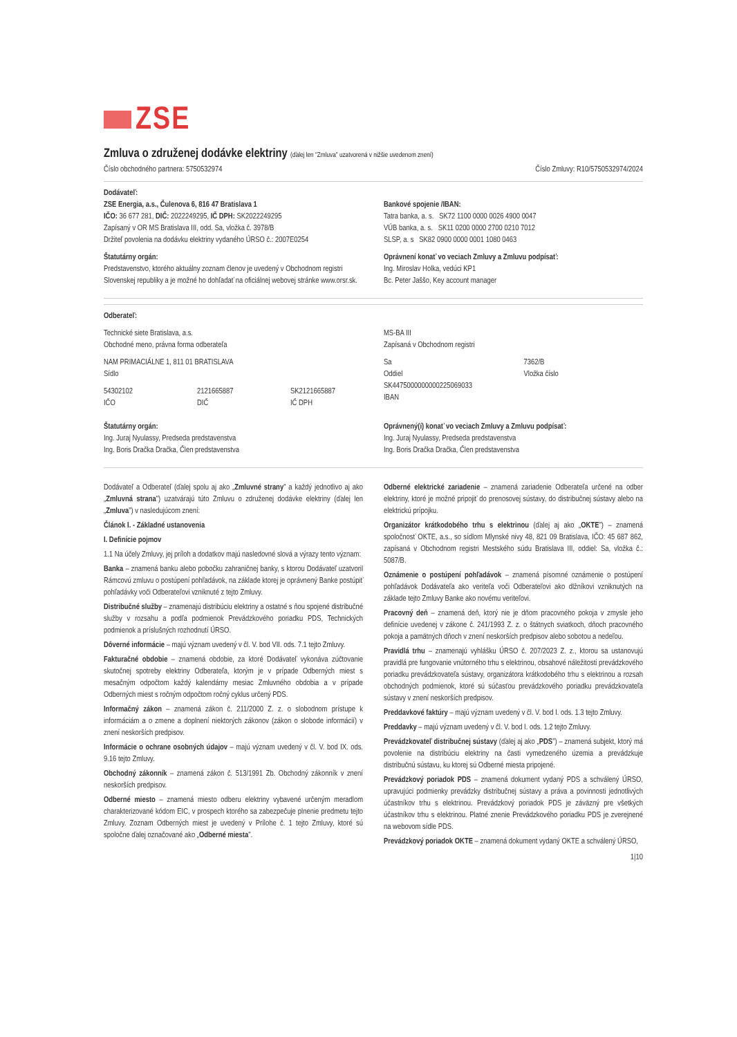ZSE
Zmluva o združenej dodávke elektriny (ďalej len "Zmluva" uzatvorená v nižšie uvedenom znení)
Číslo obchodného partnera: 5750532974
Číslo Zmluvy: R10/5750532974/2024
Dodávateľ:
ZSE Energia, a.s., Čulenova 6, 816 47 Bratislava 1
IČO: 36 677 281, DIČ: 2022249295, IČ DPH: SK2022249295
Zapísaný v OR MS Bratislava III, odd. Sa, vložka č. 3978/B
Držiteľ povolenia na dodávku elektriny vydaného ÚRSO č.: 2007E0254
Štatutárny orgán:
Predstavenstvo, ktorého aktuálny zoznam členov je uvedený v Obchodnom registri Slovenskej republiky a je možné ho dohľadať na oficiálnej webovej stránke www.orsr.sk.
Bankové spojenie /IBAN:
Tatra banka, a. s. SK72 1100 0000 0026 4900 0047
VÚB banka, a. s. SK11 0200 0000 2700 0210 7012
SLSP, a. s SK82 0900 0000 0001 1080 0463
Oprávnení konať vo veciach Zmluvy a Zmluvu podpísať:
Ing. Miroslav Holka, vedúci KP1
Bc. Peter Jaššo, Key account manager
Odberateľ:
Technické siete Bratislava, a.s.
Obchodné meno, právna forma odberateľa
NAM PRIMACIÁLNE 1, 811 01 BRATISLAVA
Sídlo
54302102
IČO
2121665887
DIČ
SK2121665887
IČ DPH
Štatutárny orgán:
Ing. Juraj Nyulassy, Predseda predstavenstva
Ing. Boris Dračka Dračka, Člen predstavenstva
MS-BA III
Zapísaná v Obchodnom registri
Sa
Oddiel
7362/B
Vložka číslo
SK4475000000000225069033
IBAN
Oprávnený(í) konať vo veciach Zmluvy a Zmluvu podpísať:
Ing. Juraj Nyulassy, Predseda predstavenstva
Ing. Boris Dračka Dračka, Člen predstavenstva
Dodávateľ a Odberateľ (ďalej spolu aj ako „Zmluvné strany" a každý jednotlivo aj ako „Zmluvná strana") uzatvárajú túto Zmluvu o združenej dodávke elektriny (ďalej len „Zmluva") v nasledujúcom znení:
Článok I. - Základné ustanovenia
I. Definície pojmov
1.1 Na účely Zmluvy, jej príloh a dodatkov majú nasledovné slová a výrazy tento význam:
Banka – znamená banku alebo pobočku zahraničnej banky, s ktorou Dodávateľ uzatvoril Rámcovú zmluvu o postúpení pohľadávok, na základe ktorej je oprávnený Banke postúpiť pohľadávky voči Odberateľovi vzniknuté z tejto Zmluvy.
Distribučné služby – znamenajú distribúciu elektriny a ostatné s ňou spojené distribučné služby v rozsahu a podľa podmienok Prevádzkového poriadku PDS, Technických podmienok a príslušných rozhodnutí ÚRSO.
Dôverné informácie – majú význam uvedený v čl. V. bod VII. ods. 7.1 tejto Zmluvy.
Fakturačné obdobie – znamená obdobie, za ktoré Dodávateľ vykonáva zúčtovanie skutočnej spotreby elektriny Odberateľa, ktorým je v prípade Odberných miest s mesačným odpočtom každý kalendárny mesiac Zmluvného obdobia a v prípade Odberných miest s ročným odpočtom ročný cyklus určený PDS.
Informačný zákon – znamená zákon č. 211/2000 Z. z. o slobodnom prístupe k informáciám a o zmene a doplnení niektorých zákonov (zákon o slobode informácií) v znení neskorších predpisov.
Informácie o ochrane osobných údajov – majú význam uvedený v čl. V. bod IX. ods. 9.16 tejto Zmluvy.
Obchodný zákonník – znamená zákon č. 513/1991 Zb. Obchodný zákonník v znení neskorších predpisov.
Odberné miesto – znamená miesto odberu elektriny vybavené určeným meradlom charakterizované kódom EIC, v prospech ktorého sa zabezpečuje plnenie predmetu tejto Zmluvy. Zoznam Odberných miest je uvedený v Prílohe č. 1 tejto Zmluvy, ktoré sú spoločne ďalej označované ako „Odberné miesta".
Odberné elektrické zariadenie – znamená zariadenie Odberateľa určené na odber elektriny, ktoré je možné pripojiť do prenosovej sústavy, do distribučnej sústavy alebo na elektrickú prípojku.
Organizátor krátkodobého trhu s elektrinou (ďalej aj ako „OKTE") – znamená spoločnosť OKTE, a.s., so sídlom Mlynské nivy 48, 821 09 Bratislava, IČO: 45 687 862, zapísaná v Obchodnom registri Mestského súdu Bratislava III, oddiel: Sa, vložka č.: 5087/B.
Oznámenie o postúpení pohľadávok – znamená písomné oznámenie o postúpení pohľadávok Dodávateľa ako veriteľa voči Odberateľovi ako dlžníkovi vzniknutých na základe tejto Zmluvy Banke ako novému veriteľovi.
Pracovný deň – znamená deň, ktorý nie je dňom pracovného pokoja v zmysle jeho definície uvedenej v zákone č. 241/1993 Z. z. o štátnych sviatkoch, dňoch pracovného pokoja a pamätných dňoch v znení neskorších predpisov alebo sobotou a nedeľou.
Pravidlá trhu – znamenajú vyhlášku ÚRSO č. 207/2023 Z. z., ktorou sa ustanovujú pravidlá pre fungovanie vnútorného trhu s elektrinou, obsahové náležitosti prevádzkového poriadku prevádzkovateľa sústavy, organizátora krátkodobého trhu s elektrinou a rozsah obchodných podmienok, ktoré sú súčasťou prevádzkového poriadku prevádzkovateľa sústavy v znení neskorších predpisov.
Preddavkové faktúry – majú význam uvedený v čl. V. bod I. ods. 1.3 tejto Zmluvy.
Preddavky – majú význam uvedený v čl. V. bod I. ods. 1.2 tejto Zmluvy.
Prevádzkovateľ distribučnej sústavy (ďalej aj ako „PDS") – znamená subjekt, ktorý má povolenie na distribúciu elektriny na časti vymedzeného územia a prevádzkuje distribučnú sústavu, ku ktorej sú Odberné miesta pripojené.
Prevádzkový poriadok PDS – znamená dokument vydaný PDS a schválený ÚRSO, upravujúci podmienky prevádzky distribučnej sústavy a práva a povinnosti jednotlivých účastníkov trhu s elektrinou. Prevádzkový poriadok PDS je záväzný pre všetkých účastníkov trhu s elektrinou. Platné znenie Prevádzkového poriadku PDS je zverejnené na webovom sídle PDS.
Prevádzkový poriadok OKTE – znamená dokument vydaný OKTE a schválený ÚRSO,
1|10